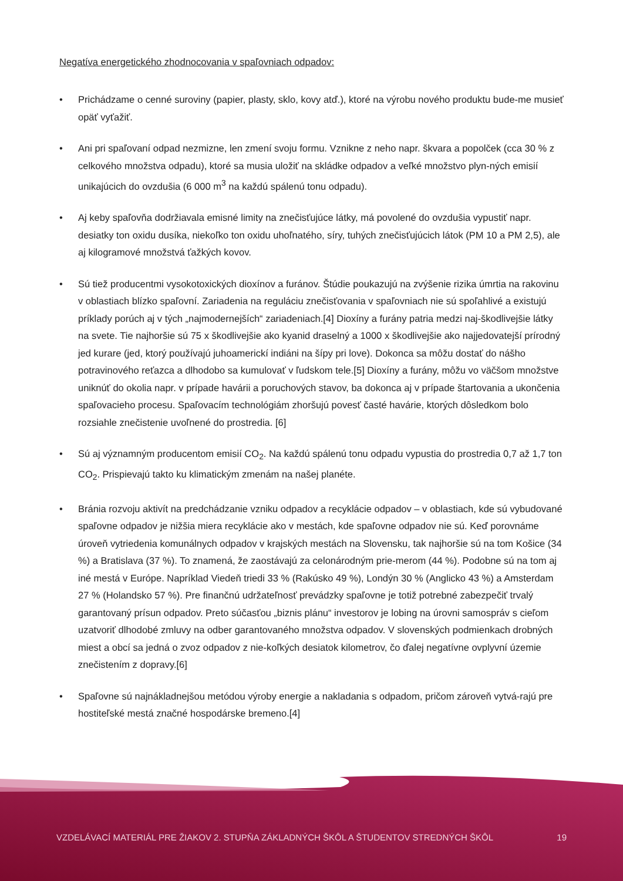Negatíva energetického zhodnocovania v spaľovniach odpadov:
• Prichádzame o cenné suroviny (papier, plasty, sklo, kovy atď.), ktoré na výrobu nového produktu bude-me musieť opäť vyťažiť.
• Ani pri spaľovaní odpad nezmizne, len zmení svoju formu. Vznikne z neho napr. škvara a popolček (cca 30 % z celkového množstva odpadu), ktoré sa musia uložiť na skládke odpadov a veľké množstvo plyn-ných emisií unikajúcich do ovzdušia (6 000 m<sup>3</sup> na každú spálenú tonu odpadu).
• Aj keby spaľovňa dodržiavala emisné limity na znečisťujúce látky, má povolené do ovzdušia vypustiť napr. desiatky ton oxidu dusíka, niekoľko ton oxidu uhoľnatého, síry, tuhých znečisťujúcich látok (PM 10 a PM 2,5), ale aj kilogramové množstvá ťažkých kovov.
• Sú tiež producentmi vysokotoxických dioxínov a furánov. Štúdie poukazujú na zvýšenie rizika úmrtia na rakovinu v oblastiach blízko spaľovní. Zariadenia na reguláciu znečisťovania v spaľovniach nie sú spoľahlivé a existujú príklady porúch aj v tých „najmodernejších“ zariadeniach.[4] Dioxíny a furány patria medzi naj-škodlivejšie látky na svete. Tie najhoršie sú 75 x škodlivejšie ako kyanid draselný a 1000 x škodlivejšie ako najjedovatejší prírodný jed kurare (jed, ktorý používajú juhoamerickí indiáni na šípy pri love). Dokonca sa môžu dostať do nášho potravinového reťazca a dlhodobo sa kumulovať v ľudskom tele.[5] Dioxíny a furány, môžu vo väčšom množstve uniknúť do okolia napr. v prípade havárii a poruchových stavov, ba dokonca aj v prípade štartovania a ukončenia spaľovacieho procesu. Spaľovacím technológiám zhoršujú povesť časté havárie, ktorých dôsledkom bolo rozsiahle znečistenie uvoľnené do prostredia. [6]
• Sú aj významným producentom emisií CO<sub>2</sub>. Na každú spálenú tonu odpadu vypustia do prostredia 0,7 až 1,7 ton CO<sub>2</sub>. Prispievajú takto ku klimatickým zmenám na našej planéte.
• Bránia rozvoju aktivít na predchádzanie vzniku odpadov a recyklácie odpadov – v oblastiach, kde sú vybudované spaľovne odpadov je nižšia miera recyklácie ako v mestách, kde spaľovne odpadov nie sú. Keď porovnáme úroveň vytriedenia komunálnych odpadov v krajských mestách na Slovensku, tak najhoršie sú na tom Košice (34 %) a Bratislava (37 %). To znamená, že zaostávajú za celonárodným prie-merom (44 %). Podobne sú na tom aj iné mestá v Európe. Napríklad Viedeň triedi 33 % (Rakúsko 49 %), Londýn 30 % (Anglicko 43 %) a Amsterdam 27 % (Holandsko 57 %). Pre finančnú udržateľnosť prevádzky spaľovne je totiž potrebné zabezpečiť trvalý garantovaný prísun odpadov. Preto súčasťou „biznis plánu“ investorov je lobing na úrovni samospráv s cieľom uzatvoriť dlhodobé zmluvy na odber garantovaného množstva odpadov. V slovenských podmienkach drobných miest a obcí sa jedná o zvoz odpadov z nie-koľkých desiatok kilometrov, čo ďalej negatívne ovplyvní územie znečistením z dopravy.[6]
• Spaľovne sú najnákladnejšou metódou výroby energie a nakladania s odpadom, pričom zároveň vytvá-rajú pre hostiteľské mestá značné hospodárske bremeno.[4]
VZDELÁVACÍ MATERIÁL PRE ŽIAKOV 2. STUPŇA ZÁKLADNÝCH ŠKÔL A ŠTUDENTOV STREDNÝCH ŠKÔL 19